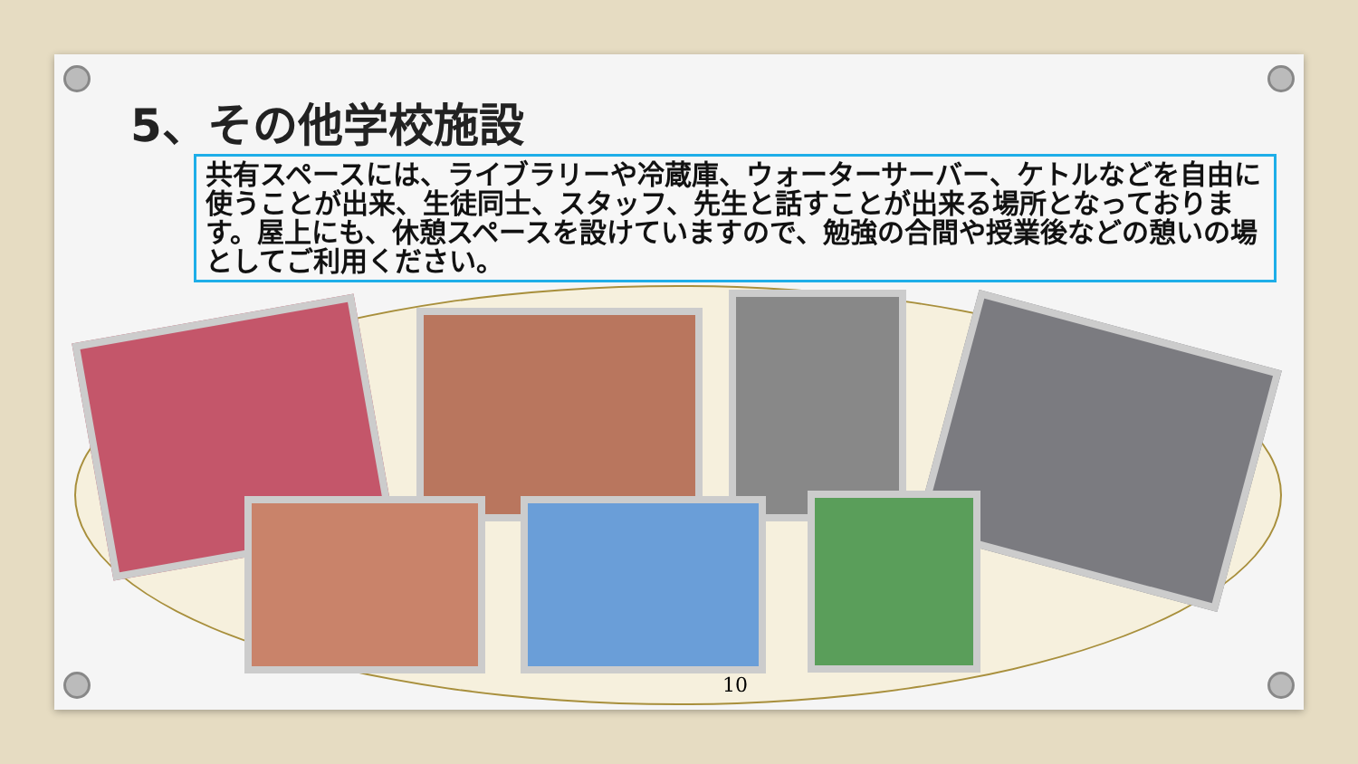5、その他学校施設
共有スペースには、ライブラリーや冷蔵庫、ウォーターサーバー、ケトルなどを自由に使うことが出来、生徒同士、スタッフ、先生と話すことが出来る場所となっております。屋上にも、休憩スペースを設けていますので、勉強の合間や授業後などの憩いの場としてご利用ください。
10